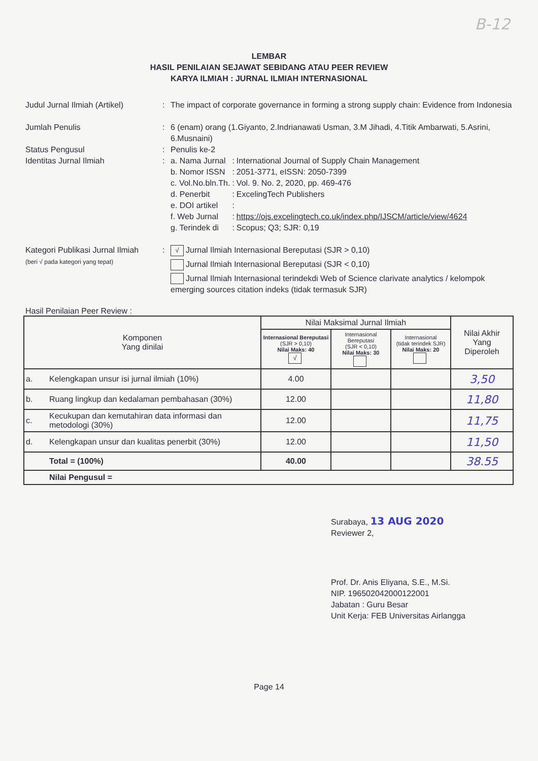B-12
LEMBAR
HASIL PENILAIAN SEJAWAT SEBIDANG ATAU PEER REVIEW
KARYA ILMIAH : JURNAL ILMIAH INTERNASIONAL
| Judul Jurnal Ilmiah (Artikel) | : | The impact of corporate governance in forming a strong supply chain: Evidence from Indonesia |
| Jumlah Penulis | : | 6 (enam) orang (1.Giyanto, 2.Indrianawati Usman, 3.M Jihadi, 4.Titik Ambarwati, 5.Asrini, 6.Musnaini) |
| Status Pengusul | : | Penulis ke-2 |
| Identitas Jurnal Ilmiah | : | / a. Nama Jurnal / : / International Journal of Supply Chain Management / / b. Nomor ISSN / : / 2051-3771, eISSN: 2050-7399 / / c. Vol.No.bln.Th. / : / Vol. 9. No. 2, 2020, pp. 469-476 / / d. Penerbit / : / ExcelingTech Publishers / / e. DOI artikel / : / / / f. Web Jurnal / : / https://ojs.excelingtech.co.uk/index.php/IJSCM/article/view/4624 / / g. Terindek di / : / Scopus; Q3; SJR: 0,19 / |
| Kategori Publikasi Jurnal Ilmiah (beri √ pada kategori yang tepat) | : | √ Jurnal Ilmiah Internasional Bereputasi (SJR > 0,10) Jurnal Ilmiah Internasional Bereputasi (SJR < 0,10) Jurnal Ilmiah Internasional terindekdi Web of Science clarivate analytics / kelompok emerging sources citation indeks (tidak termasuk SJR) |
Hasil Penilaian Peer Review :
| Komponen Yang dinilai | | Nilai Maksimal Jurnal Ilmiah | | | Nilai Akhir Yang Diperoleh |
| --- | --- | --- | --- | --- | --- |
| | | Internasional Bereputasi (SJR > 0,10) Nilai Maks: 40 √ | Internasional Bereputasi (SJR < 0,10) Nilai Maks: 30 | Internasional (tidak terindek SJR) Nilai Maks: 20 | |
| a. | Kelengkapan unsur isi jurnal ilmiah (10%) | 4.00 | | | 3,50 |
| b. | Ruang lingkup dan kedalaman pembahasan (30%) | 12.00 | | | 11,80 |
| c. | Kecukupan dan kemutahiran data informasi dan metodologi (30%) | 12.00 | | | 11,75 |
| d. | Kelengkapan unsur dan kualitas penerbit (30%) | 12.00 | | | 11,50 |
| | Total = (100%) | 40.00 | | | 38.55 |
| | Nilai Pengusul = | | | | |
Surabaya, 13 AUG 2020
Reviewer 2,
Prof. Dr. Anis Eliyana, S.E., M.Si.
NIP. 196502042000122001
Jabatan : Guru Besar
Unit Kerja: FEB Universitas Airlangga
Page 14